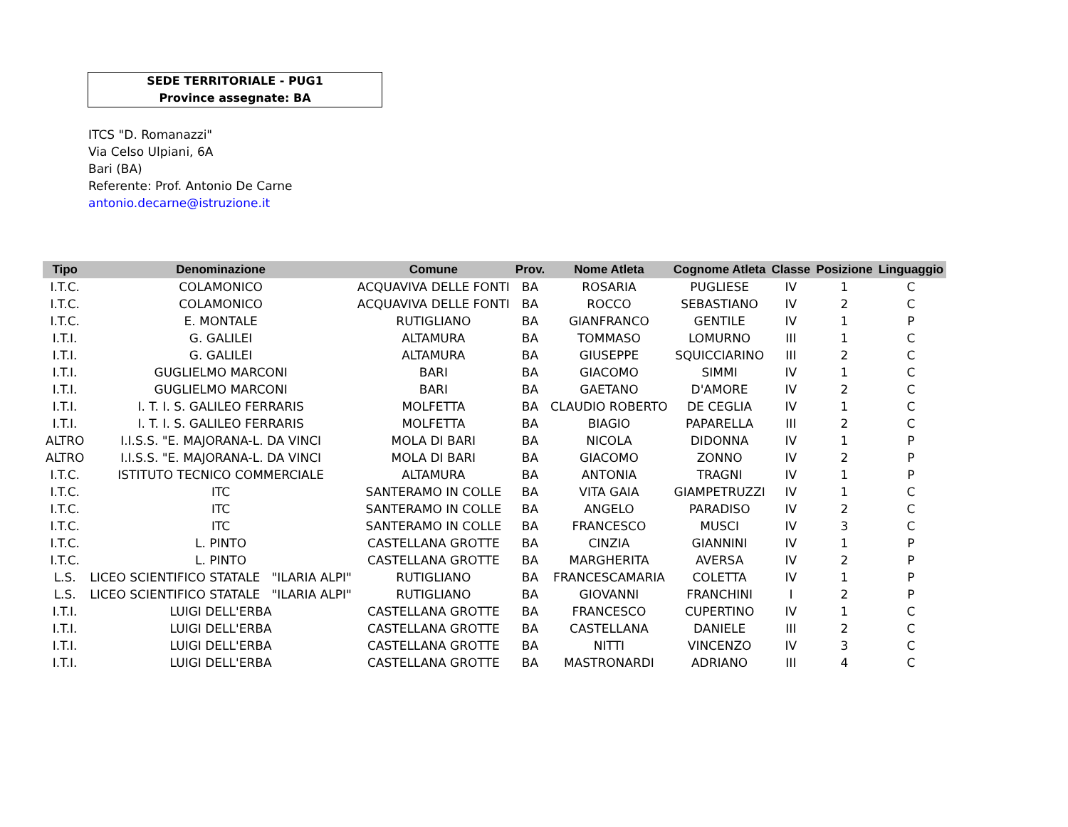SEDE TERRITORIALE - PUG1
Province assegnate: BA
ITCS "D. Romanazzi"
Via Celso Ulpiani, 6A
Bari (BA)
Referente: Prof. Antonio De Carne
antonio.decarne@istruzione.it
| Tipo | Denominazione | Comune | Prov. | Nome Atleta | Cognome Atleta | Classe | Posizione | Linguaggio |
| --- | --- | --- | --- | --- | --- | --- | --- | --- |
| I.T.C. | COLAMONICO | ACQUAVIVA DELLE FONTI | BA | ROSARIA | PUGLIESE | IV | 1 | C |
| I.T.C. | COLAMONICO | ACQUAVIVA DELLE FONTI | BA | ROCCO | SEBASTIANO | IV | 2 | C |
| I.T.C. | E. MONTALE | RUTIGLIANO | BA | GIANFRANCO | GENTILE | IV | 1 | P |
| I.T.I. | G. GALILEI | ALTAMURA | BA | TOMMASO | LOMURNO | III | 1 | C |
| I.T.I. | G. GALILEI | ALTAMURA | BA | GIUSEPPE | SQUICCIARINO | III | 2 | C |
| I.T.I. | GUGLIELMO MARCONI | BARI | BA | GIACOMO | SIMMI | IV | 1 | C |
| I.T.I. | GUGLIELMO MARCONI | BARI | BA | GAETANO | D'AMORE | IV | 2 | C |
| I.T.I. | I. T. I. S. GALILEO FERRARIS | MOLFETTA | BA | CLAUDIO ROBERTO | DE CEGLIA | IV | 1 | C |
| I.T.I. | I. T. I. S. GALILEO FERRARIS | MOLFETTA | BA | BIAGIO | PAPARELLA | III | 2 | C |
| ALTRO | I.I.S.S. "E. MAJORANA-L. DA VINCI | MOLA DI BARI | BA | NICOLA | DIDONNA | IV | 1 | P |
| ALTRO | I.I.S.S. "E. MAJORANA-L. DA VINCI | MOLA DI BARI | BA | GIACOMO | ZONNO | IV | 2 | P |
| I.T.C. | ISTITUTO TECNICO COMMERCIALE | ALTAMURA | BA | ANTONIA | TRAGNI | IV | 1 | P |
| I.T.C. | ITC | SANTERAMO IN COLLE | BA | VITA GAIA | GIAMPETRUZZI | IV | 1 | C |
| I.T.C. | ITC | SANTERAMO IN COLLE | BA | ANGELO | PARADISO | IV | 2 | C |
| I.T.C. | ITC | SANTERAMO IN COLLE | BA | FRANCESCO | MUSCI | IV | 3 | C |
| I.T.C. | L. PINTO | CASTELLANA GROTTE | BA | CINZIA | GIANNINI | IV | 1 | P |
| I.T.C. | L. PINTO | CASTELLANA GROTTE | BA | MARGHERITA | AVERSA | IV | 2 | P |
| L.S. | LICEO SCIENTIFICO STATALE "ILARIA ALPI" | RUTIGLIANO | BA | FRANCESCAMARIA | COLETTA | IV | 1 | P |
| L.S. | LICEO SCIENTIFICO STATALE "ILARIA ALPI" | RUTIGLIANO | BA | GIOVANNI | FRANCHINI | I | 2 | P |
| I.T.I. | LUIGI DELL'ERBA | CASTELLANA GROTTE | BA | FRANCESCO | CUPERTINO | IV | 1 | C |
| I.T.I. | LUIGI DELL'ERBA | CASTELLANA GROTTE | BA | CASTELLANA | DANIELE | III | 2 | C |
| I.T.I. | LUIGI DELL'ERBA | CASTELLANA GROTTE | BA | NITTI | VINCENZO | IV | 3 | C |
| I.T.I. | LUIGI DELL'ERBA | CASTELLANA GROTTE | BA | MASTRONARDI | ADRIANO | III | 4 | C |